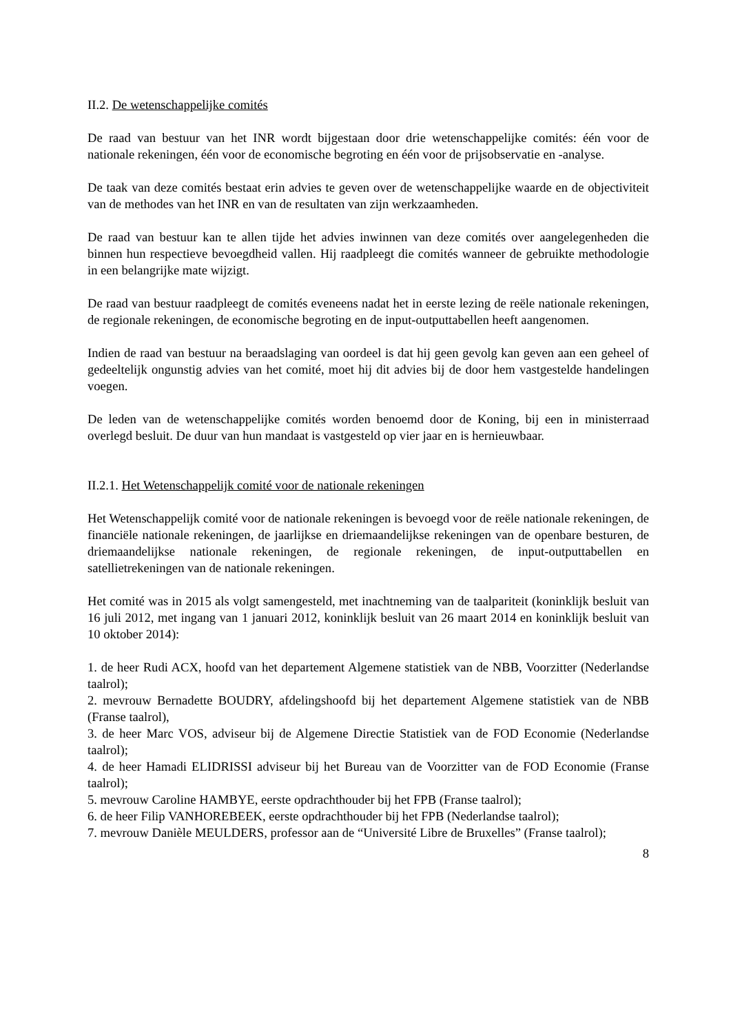II.2. De wetenschappelijke comités
De raad van bestuur van het INR wordt bijgestaan door drie wetenschappelijke comités: één voor de nationale rekeningen, één voor de economische begroting en één voor de prijsobservatie en -analyse.
De taak van deze comités bestaat erin advies te geven over de wetenschappelijke waarde en de objectiviteit van de methodes van het INR en van de resultaten van zijn werkzaamheden.
De raad van bestuur kan te allen tijde het advies inwinnen van deze comités over aangelegenheden die binnen hun respectieve bevoegdheid vallen. Hij raadpleegt die comités wanneer de gebruikte methodologie in een belangrijke mate wijzigt.
De raad van bestuur raadpleegt de comités eveneens nadat het in eerste lezing de reële nationale rekeningen, de regionale rekeningen, de economische begroting en de input-outputtabellen heeft aangenomen.
Indien de raad van bestuur na beraadslaging van oordeel is dat hij geen gevolg kan geven aan een geheel of gedeeltelijk ongunstig advies van het comité, moet hij dit advies bij de door hem vastgestelde handelingen voegen.
De leden van de wetenschappelijke comités worden benoemd door de Koning, bij een in ministerraad overlegd besluit. De duur van hun mandaat is vastgesteld op vier jaar en is hernieuwbaar.
II.2.1. Het Wetenschappelijk comité voor de nationale rekeningen
Het Wetenschappelijk comité voor de nationale rekeningen is bevoegd voor de reële nationale rekeningen, de financiële nationale rekeningen, de jaarlijkse en driemaandelijkse rekeningen van de openbare besturen, de driemaandelijkse nationale rekeningen, de regionale rekeningen, de input-outputtabellen en satellietrekeningen van de nationale rekeningen.
Het comité was in 2015 als volgt samengesteld, met inachtneming van de taalpariteit (koninklijk besluit van 16 juli 2012, met ingang van 1 januari 2012, koninklijk besluit van 26 maart 2014 en koninklijk besluit van 10 oktober 2014):
1. de heer Rudi ACX, hoofd van het departement Algemene statistiek van de NBB, Voorzitter (Nederlandse taalrol);
2. mevrouw Bernadette BOUDRY, afdelingshoofd bij het departement Algemene statistiek van de NBB (Franse taalrol),
3. de heer Marc VOS, adviseur bij de Algemene Directie Statistiek van de FOD Economie (Nederlandse taalrol);
4. de heer Hamadi ELIDRISSI adviseur bij het Bureau van de Voorzitter van de FOD Economie (Franse taalrol);
5. mevrouw Caroline HAMBYE, eerste opdrachthouder bij het FPB (Franse taalrol);
6. de heer Filip VANHOREBEEK, eerste opdrachthouder bij het FPB (Nederlandse taalrol);
7. mevrouw Danièle MEULDERS, professor aan de “Université Libre de Bruxelles” (Franse taalrol);
8